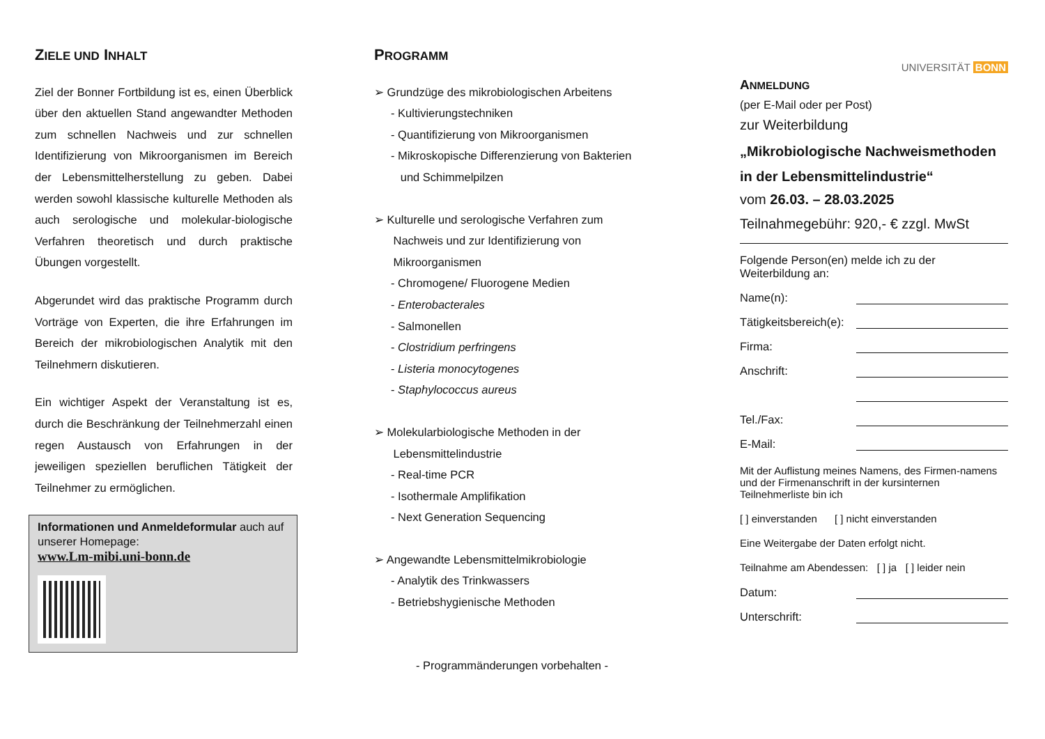ZIELE UND INHALT
Ziel der Bonner Fortbildung ist es, einen Überblick über den aktuellen Stand angewandter Methoden zum schnellen Nachweis und zur schnellen Identifizierung von Mikroorganismen im Bereich der Lebensmittelherstellung zu geben. Dabei werden sowohl klassische kulturelle Methoden als auch serologische und molekular-biologische Verfahren theoretisch und durch praktische Übungen vorgestellt.
Abgerundet wird das praktische Programm durch Vorträge von Experten, die ihre Erfahrungen im Bereich der mikrobiologischen Analytik mit den Teilnehmern diskutieren.
Ein wichtiger Aspekt der Veranstaltung ist es, durch die Beschränkung der Teilnehmerzahl einen regen Austausch von Erfahrungen in der jeweiligen speziellen beruflichen Tätigkeit der Teilnehmer zu ermöglichen.
Informationen und Anmeldeformular auch auf unserer Homepage:
www.Lm-mibi.uni-bonn.de
PROGRAMM
➢ Grundzüge des mikrobiologischen Arbeitens
- Kultivierungstechniken
- Quantifizierung von Mikroorganismen
- Mikroskopische Differenzierung von Bakterien
und Schimmelpilzen
➢ Kulturelle und serologische Verfahren zum
Nachweis und zur Identifizierung von
Mikroorganismen
- Chromogene/ Fluorogene Medien
- Enterobacterales
- Salmonellen
- Clostridium perfringens
- Listeria monocytogenes
- Staphylococcus aureus
➢ Molekularbiologische Methoden in der
Lebensmittelindustrie
- Real-time PCR
- Isothermale Amplifikation
- Next Generation Sequencing
➢ Angewandte Lebensmittelmikrobiologie
- Analytik des Trinkwassers
- Betriebshygienische Methoden
- Programmänderungen vorbehalten -
UNIVERSITÄT BONN
ANMELDUNG
(per E-Mail oder per Post)
zur Weiterbildung
„Mikrobiologische Nachweismethoden in der Lebensmittelindustrie“
vom 26.03. – 28.03.2025
Teilnahmegebühr: 920,- € zzgl. MwSt
Folgende Person(en) melde ich zu der Weiterbildung an:
Name(n):
Tätigkeitsbereich(e):
Firma:
Anschrift:
Tel./Fax:
E-Mail:
Mit der Auflistung meines Namens, des Firmen-namens und der Firmenanschrift in der kursinternen Teilnehmerliste bin ich
[ ] einverstanden [ ] nicht einverstanden
Eine Weitergabe der Daten erfolgt nicht.
Teilnahme am Abendessen: [ ] ja [ ] leider nein
Datum:
Unterschrift: